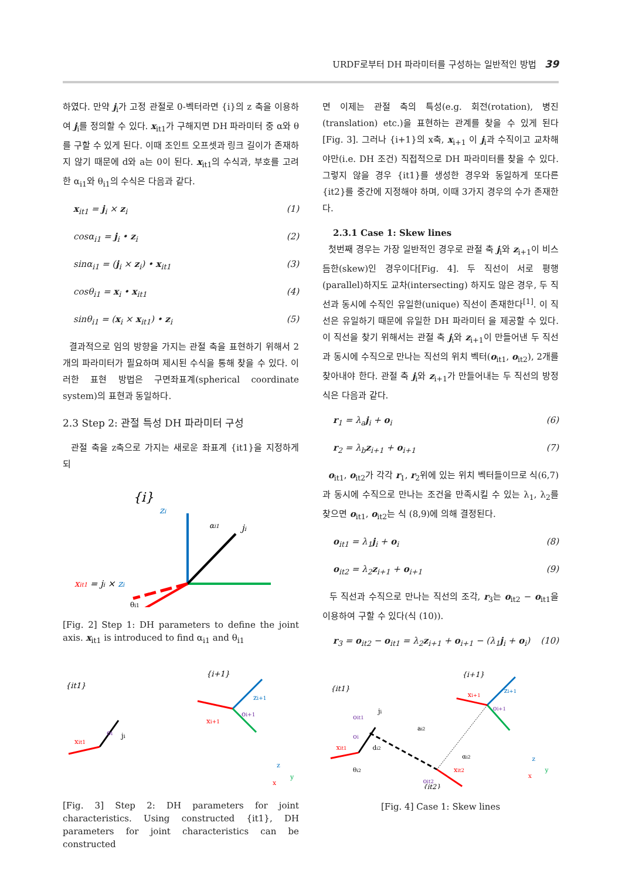URDF로부터 DH 파라미터를 구성하는 일반적인 방법 39
하였다. 만약 j<sub>i</sub>가 고정 관절로 0-벡터라면 {i}의 z 축을 이용하여 j<sub>i</sub>를 정의할 수 있다. x<sub>it1</sub>가 구해지면 DH 파라미터 중 α와 θ를 구할 수 있게 된다. 이때 조인트 오프셋과 링크 길이가 존재하지 않기 때문에 d와 a는 0이 된다. x<sub>it1</sub>의 수식과, 부호를 고려한 α<sub>i1</sub>와 θ<sub>i1</sub>의 수식은 다음과 같다.
x<sub>it1</sub> = j<sub>i</sub> × z<sub>i</sub> (1)
cosα<sub>i1</sub> = j<sub>i</sub> • z<sub>i</sub> (2)
sinα<sub>i1</sub> = (j<sub>i</sub> × z<sub>i</sub>) • x<sub>it1</sub> (3)
cosθ<sub>i1</sub> = x<sub>i</sub> • x<sub>it1</sub> (4)
sinθ<sub>i1</sub> = (x<sub>i</sub> × x<sub>it1</sub>) • z<sub>i</sub> (5)
결과적으로 임의 방향을 가지는 관절 축을 표현하기 위해서 2개의 파라미터가 필요하며 제시된 수식을 통해 찾을 수 있다. 이러한 표현 방법은 구면좌표계(spherical coordinate system)의 표현과 동일하다.
2.3 Step 2: 관절 특성 DH 파라미터 구성
관절 축을 z축으로 가지는 새로운 좌표계 {it1}을 지정하게 되
{i}
zi
ji
αi1
xit1 = ji × zi
θi1
[Fig. 2] Step 1: DH parameters to define the joint axis. x<sub>it1</sub> is introduced to find α<sub>i1</sub> and θ<sub>i1</sub>
{it1}
oi
ji
xit1
{i+1}
zi+1
oi+1
xi+1
z
y
x
[Fig. 3] Step 2: DH parameters for joint characteristics. Using constructed {it1}, DH parameters for joint characteristics can be constructed
면 이제는 관절 축의 특성(e.g. 회전(rotation), 병진(translation) etc.)을 표현하는 관계를 찾을 수 있게 된다[Fig. 3]. 그러나 {i+1}의 x축, x<sub>i+1</sub> 이 j<sub>i</sub>과 수직이고 교차해야만(i.e. DH 조건) 직접적으로 DH 파라미터를 찾을 수 있다. 그렇지 않을 경우 {it1}를 생성한 경우와 동일하게 또다른 {it2}를 중간에 지정해야 하며, 이때 3가지 경우의 수가 존재한다.
2.3.1 Case 1: Skew lines
첫번째 경우는 가장 일반적인 경우로 관절 축 j<sub>i</sub>와 z<sub>i+1</sub>이 비스듬한(skew)인 경우이다[Fig. 4]. 두 직선이 서로 평행(parallel)하지도 교차(intersecting) 하지도 않은 경우, 두 직선과 동시에 수직인 유일한(unique) 직선이 존재한다<sup>[1]</sup>. 이 직선은 유일하기 때문에 유일한 DH 파라미터 을 제공할 수 있다. 이 직선을 찾기 위해서는 관절 축 j<sub>i</sub>와 z<sub>i+1</sub>이 만들어낸 두 직선과 동시에 수직으로 만나는 직선의 위치 벡터(o<sub>it1</sub>, o<sub>it2</sub>), 2개를 찾아내야 한다. 관절 축 j<sub>i</sub>와 z<sub>i+1</sub>가 만들어내는 두 직선의 방정식은 다음과 같다.
r<sub>1</sub> = λ<sub>a</sub>j<sub>i</sub> + o<sub>i</sub> (6)
r<sub>2</sub> = λ<sub>b</sub>z<sub>i+1</sub> + o<sub>i+1</sub> (7)
o<sub>it1</sub>, o<sub>it2</sub>가 각각 r<sub>1</sub>, r<sub>2</sub>위에 있는 위치 벡터들이므로 식(6,7)과 동시에 수직으로 만나는 조건을 만족시킬 수 있는 λ<sub>1</sub>, λ<sub>2</sub>를 찾으면 o<sub>it1</sub>, o<sub>it2</sub>는 식 (8,9)에 의해 결정된다.
o<sub>it1</sub> = λ<sub>1</sub>j<sub>i</sub> + o<sub>i</sub> (8)
o<sub>it2</sub> = λ<sub>2</sub>z<sub>i+1</sub> + o<sub>i+1</sub> (9)
두 직선과 수직으로 만나는 직선의 조각, r<sub>3</sub>는 o<sub>it2</sub> − o<sub>it1</sub>을 이용하여 구할 수 있다(식 (10)).
r<sub>3</sub> = o<sub>it2</sub> − o<sub>it1</sub> = λ<sub>2</sub>z<sub>i+1</sub> + o<sub>i+1</sub> − (λ<sub>1</sub>j<sub>i</sub> + o<sub>i</sub>) (10)
{it1}
oit1
ji
oi
xit1
ai2
di2
θi2
αi2
{i+1}
xi+1
zi+1
oi+1
xit2
oit2
{it2}
z
y
x
[Fig. 4] Case 1: Skew lines